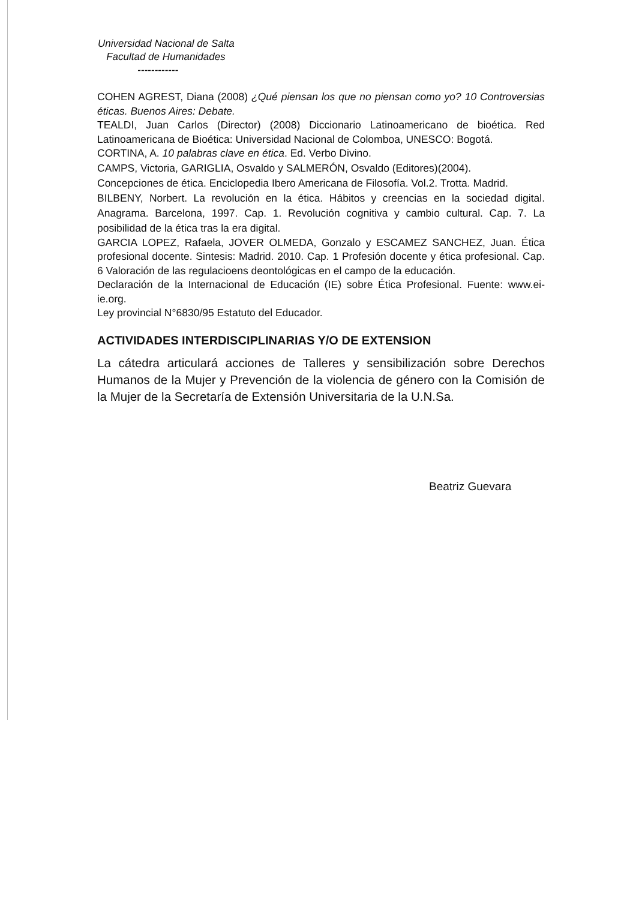Universidad Nacional de Salta
Facultad de Humanidades
------------
COHEN AGREST, Diana (2008) ¿Qué piensan los que no piensan como yo? 10 Controversias éticas. Buenos Aires: Debate.
TEALDI, Juan Carlos (Director) (2008) Diccionario Latinoamericano de bioética. Red Latinoamericana de Bioética: Universidad Nacional de Colomboa, UNESCO: Bogotá.
CORTINA, A. 10 palabras clave en ética. Ed. Verbo Divino.
CAMPS, Victoria, GARIGLIA, Osvaldo y SALMERÓN, Osvaldo (Editores)(2004).
Concepciones de ética. Enciclopedia Ibero Americana de Filosofía. Vol.2. Trotta. Madrid.
BILBENY, Norbert. La revolución en la ética. Hábitos y creencias en la sociedad digital. Anagrama. Barcelona, 1997. Cap. 1. Revolución cognitiva y cambio cultural. Cap. 7. La posibilidad de la ética tras la era digital.
GARCIA LOPEZ, Rafaela, JOVER OLMEDA, Gonzalo y ESCAMEZ SANCHEZ, Juan. Ética profesional docente. Sintesis: Madrid. 2010. Cap. 1 Profesión docente y ética profesional. Cap. 6 Valoración de las regulacioens deontológicas en el campo de la educación.
Declaración de la Internacional de Educación (IE) sobre Ética Profesional. Fuente: www.ei-ie.org.
Ley provincial N°6830/95 Estatuto del Educador.
ACTIVIDADES INTERDISCIPLINARIAS Y/O DE EXTENSION
La cátedra articulará acciones de Talleres y sensibilización sobre Derechos Humanos de la Mujer y Prevención de la violencia de género con la Comisión de la Mujer de la Secretaría de Extensión Universitaria de la U.N.Sa.
Beatriz Guevara